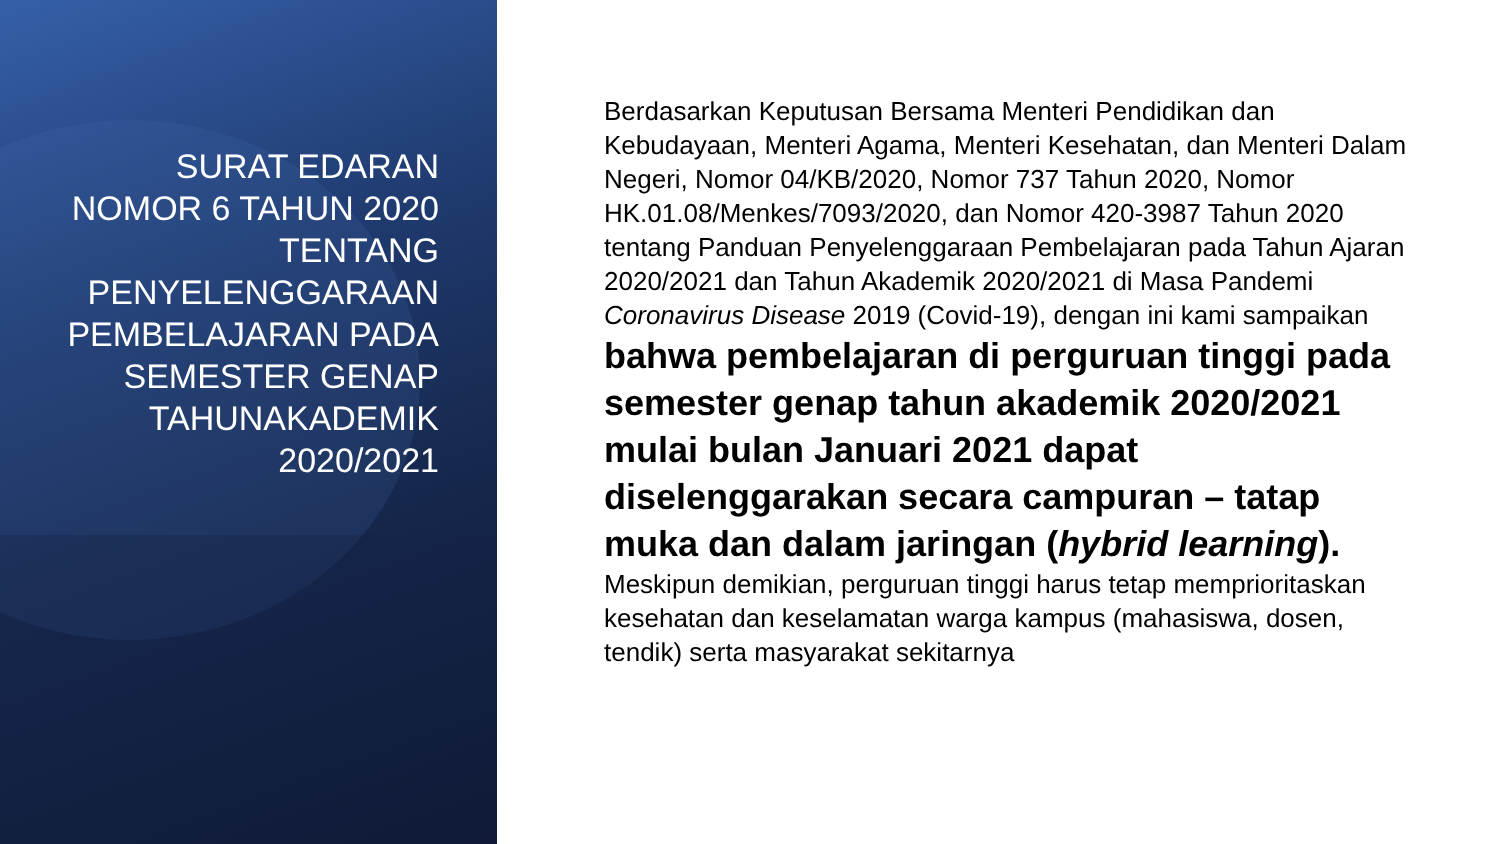SURAT EDARAN NOMOR 6 TAHUN 2020 TENTANG PENYELENGGARAAN PEMBELAJARAN PADA SEMESTER GENAP TAHUNAKADEMIK 2020/2021
Berdasarkan Keputusan Bersama Menteri Pendidikan dan Kebudayaan, Menteri Agama, Menteri Kesehatan, dan Menteri Dalam Negeri, Nomor 04/KB/2020, Nomor 737 Tahun 2020, Nomor HK.01.08/Menkes/7093/2020, dan Nomor 420-3987 Tahun 2020 tentang Panduan Penyelenggaraan Pembelajaran pada Tahun Ajaran 2020/2021 dan Tahun Akademik 2020/2021 di Masa Pandemi Coronavirus Disease 2019 (Covid-19), dengan ini kami sampaikan bahwa pembelajaran di perguruan tinggi pada semester genap tahun akademik 2020/2021 mulai bulan Januari 2021 dapat diselenggarakan secara campuran – tatap muka dan dalam jaringan (hybrid learning). Meskipun demikian, perguruan tinggi harus tetap memprioritaskan kesehatan dan keselamatan warga kampus (mahasiswa, dosen, tendik) serta masyarakat sekitarnya